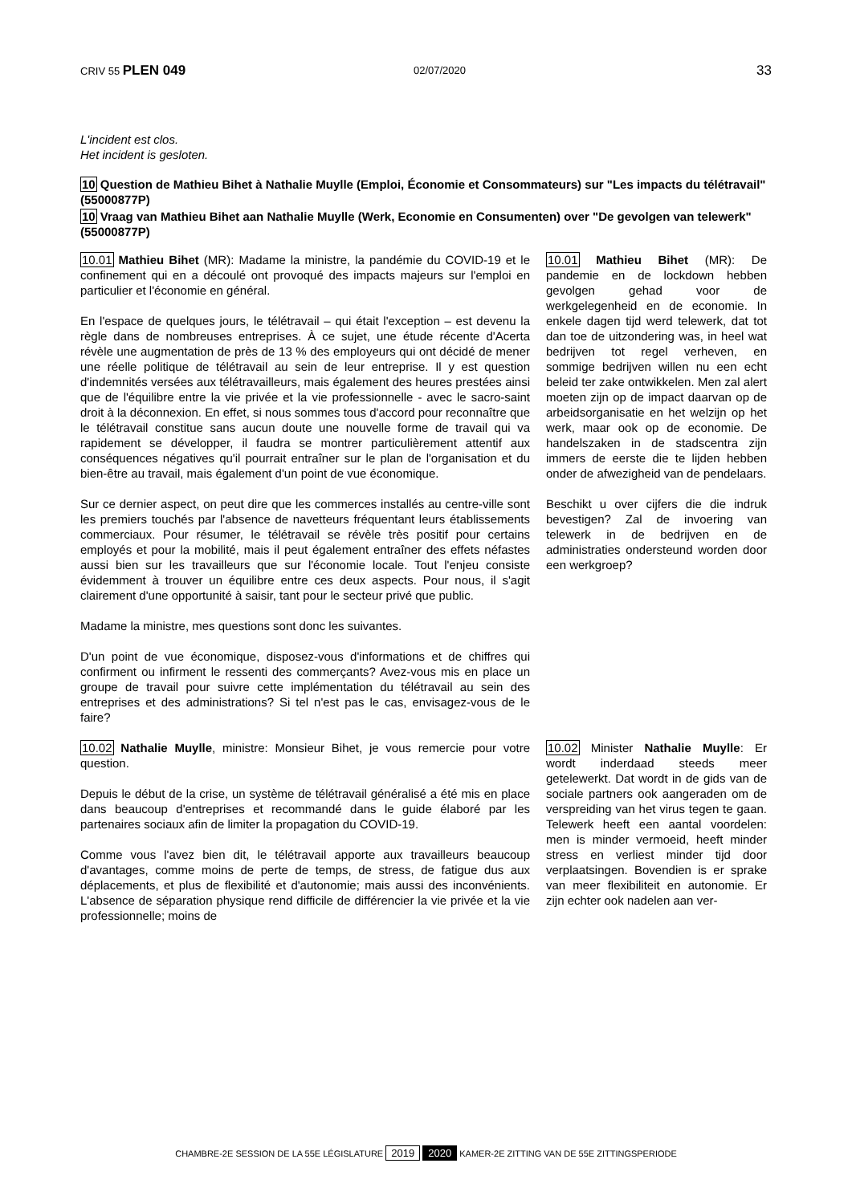CRIV 55 PLEN 049 02/07/2020
33
L'incident est clos.
Het incident is gesloten.
10 Question de Mathieu Bihet à Nathalie Muylle (Emploi, Économie et Consommateurs) sur "Les impacts du télétravail" (55000877P)
10 Vraag van Mathieu Bihet aan Nathalie Muylle (Werk, Economie en Consumenten) over "De gevolgen van telewerk" (55000877P)
10.01 Mathieu Bihet (MR): Madame la ministre, la pandémie du COVID-19 et le confinement qui en a découlé ont provoqué des impacts majeurs sur l'emploi en particulier et l'économie en général.
En l'espace de quelques jours, le télétravail – qui était l'exception – est devenu la règle dans de nombreuses entreprises. À ce sujet, une étude récente d'Acerta révèle une augmentation de près de 13 % des employeurs qui ont décidé de mener une réelle politique de télétravail au sein de leur entreprise. Il y est question d'indemnités versées aux télétravailleurs, mais également des heures prestées ainsi que de l'équilibre entre la vie privée et la vie professionnelle - avec le sacro-saint droit à la déconnexion. En effet, si nous sommes tous d'accord pour reconnaître que le télétravail constitue sans aucun doute une nouvelle forme de travail qui va rapidement se développer, il faudra se montrer particulièrement attentif aux conséquences négatives qu'il pourrait entraîner sur le plan de l'organisation et du bien-être au travail, mais également d'un point de vue économique.
Sur ce dernier aspect, on peut dire que les commerces installés au centre-ville sont les premiers touchés par l'absence de navetteurs fréquentant leurs établissements commerciaux. Pour résumer, le télétravail se révèle très positif pour certains employés et pour la mobilité, mais il peut également entraîner des effets néfastes aussi bien sur les travailleurs que sur l'économie locale. Tout l'enjeu consiste évidemment à trouver un équilibre entre ces deux aspects. Pour nous, il s'agit clairement d'une opportunité à saisir, tant pour le secteur privé que public.
Madame la ministre, mes questions sont donc les suivantes.
D'un point de vue économique, disposez-vous d'informations et de chiffres qui confirment ou infirment le ressenti des commerçants? Avez-vous mis en place un groupe de travail pour suivre cette implémentation du télétravail au sein des entreprises et des administrations? Si tel n'est pas le cas, envisagez-vous de le faire?
10.01 Mathieu Bihet (MR): De pandemie en de lockdown hebben gevolgen gehad voor de werkgelegenheid en de economie. In enkele dagen tijd werd telewerk, dat tot dan toe de uitzondering was, in heel wat bedrijven tot regel verheven, en sommige bedrijven willen nu een echt beleid ter zake ontwikkelen. Men zal alert moeten zijn op de impact daarvan op de arbeidsorganisatie en het welzijn op het werk, maar ook op de economie. De handelszaken in de stadscentra zijn immers de eerste die te lijden hebben onder de afwezigheid van de pendelaars.
Beschikt u over cijfers die die indruk bevestigen? Zal de invoering van telewerk in de bedrijven en de administraties ondersteund worden door een werkgroep?
10.02 Nathalie Muylle, ministre: Monsieur Bihet, je vous remercie pour votre question.
Depuis le début de la crise, un système de télétravail généralisé a été mis en place dans beaucoup d'entreprises et recommandé dans le guide élaboré par les partenaires sociaux afin de limiter la propagation du COVID-19.
Comme vous l'avez bien dit, le télétravail apporte aux travailleurs beaucoup d'avantages, comme moins de perte de temps, de stress, de fatigue dus aux déplacements, et plus de flexibilité et d'autonomie; mais aussi des inconvénients. L'absence de séparation physique rend difficile de différencier la vie privée et la vie professionnelle; moins de
10.02 Minister Nathalie Muylle: Er wordt inderdaad steeds meer getelewerkt. Dat wordt in de gids van de sociale partners ook aangeraden om de verspreiding van het virus tegen te gaan. Telewerk heeft een aantal voordelen: men is minder vermoeid, heeft minder stress en verliest minder tijd door verplaatsingen. Bovendien is er sprake van meer flexibiliteit en autonomie. Er zijn echter ook nadelen aan ver-
CHAMBRE-2E SESSION DE LA 55E LÉGISLATURE 2019 2020 KAMER-2E ZITTING VAN DE 55E ZITTINGSPERIODE